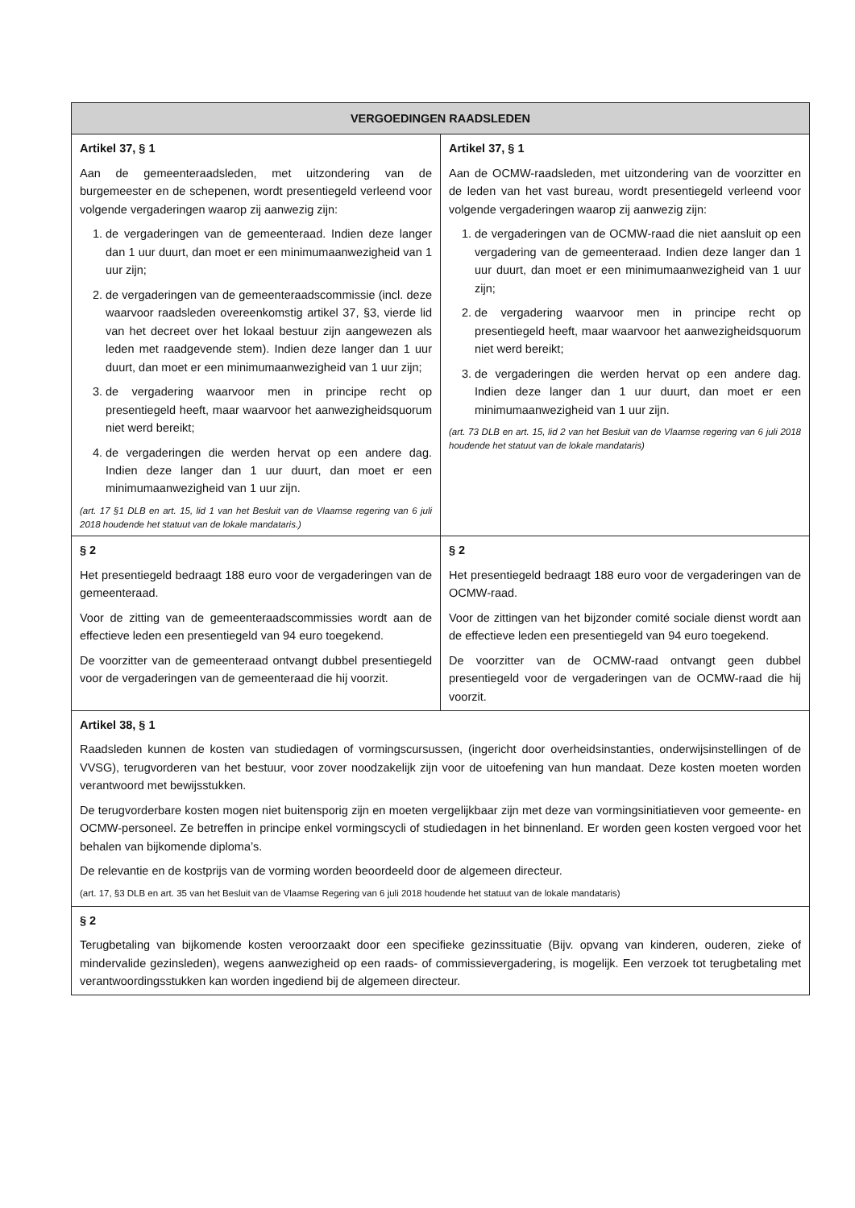| VERGOEDINGEN RAADSLEDEN | |
| --- | --- |
| Artikel 37, § 1 Aan de gemeenteraadsleden, met uitzondering van de burgemeester en de schepenen, wordt presentiegeld verleend voor volgende vergaderingen waarop zij aanwezig zijn: 1. de vergaderingen van de gemeenteraad. Indien deze langer dan 1 uur duurt, dan moet er een minimumaanwezigheid van 1 uur zijn; 2. de vergaderingen van de gemeenteraadscommissie (incl. deze waarvoor raadsleden overeenkomstig artikel 37, §3, vierde lid van het decreet over het lokaal bestuur zijn aangewezen als leden met raadgevende stem). Indien deze langer dan 1 uur duurt, dan moet er een minimumaanwezigheid van 1 uur zijn; 3. de vergadering waarvoor men in principe recht op presentiegeld heeft, maar waarvoor het aanwezigheidsquorum niet werd bereikt; 4. de vergaderingen die werden hervat op een andere dag. Indien deze langer dan 1 uur duurt, dan moet er een minimumaanwezigheid van 1 uur zijn. (art. 17 §1 DLB en art. 15, lid 1 van het Besluit van de Vlaamse regering van 6 juli 2018 houdende het statuut van de lokale mandataris.) | Artikel 37, § 1 Aan de OCMW-raadsleden, met uitzondering van de voorzitter en de leden van het vast bureau, wordt presentiegeld verleend voor volgende vergaderingen waarop zij aanwezig zijn: 1. de vergaderingen van de OCMW-raad die niet aansluit op een vergadering van de gemeenteraad. Indien deze langer dan 1 uur duurt, dan moet er een minimumaanwezigheid van 1 uur zijn; 2. de vergadering waarvoor men in principe recht op presentiegeld heeft, maar waarvoor het aanwezigheidsquorum niet werd bereikt; 3. de vergaderingen die werden hervat op een andere dag. Indien deze langer dan 1 uur duurt, dan moet er een minimumaanwezigheid van 1 uur zijn. (art. 73 DLB en art. 15, lid 2 van het Besluit van de Vlaamse regering van 6 juli 2018 houdende het statuut van de lokale mandataris) |
| § 2 Het presentiegeld bedraagt 188 euro voor de vergaderingen van de gemeenteraad. Voor de zitting van de gemeenteraadscommissies wordt aan de effectieve leden een presentiegeld van 94 euro toegekend. De voorzitter van de gemeenteraad ontvangt dubbel presentiegeld voor de vergaderingen van de gemeenteraad die hij voorzit. | § 2 Het presentiegeld bedraagt 188 euro voor de vergaderingen van de OCMW-raad. Voor de zittingen van het bijzonder comité sociale dienst wordt aan de effectieve leden een presentiegeld van 94 euro toegekend. De voorzitter van de OCMW-raad ontvangt geen dubbel presentiegeld voor de vergaderingen van de OCMW-raad die hij voorzit. |
| Artikel 38, § 1 Raadsleden kunnen de kosten van studiedagen of vormingscursussen, (ingericht door overheidsinstanties, onderwijsinstellingen of de VVSG), terugvorderen van het bestuur, voor zover noodzakelijk zijn voor de uitoefening van hun mandaat. Deze kosten moeten worden verantwoord met bewijsstukken. De terugvorderbare kosten mogen niet buitensporig zijn en moeten vergelijkbaar zijn met deze van vormingsinitiatieven voor gemeente- en OCMW-personeel. Ze betreffen in principe enkel vormingscycli of studiedagen in het binnenland. Er worden geen kosten vergoed voor het behalen van bijkomende diploma’s. De relevantie en de kostprijs van de vorming worden beoordeeld door de algemeen directeur. (art. 17, §3 DLB en art. 35 van het Besluit van de Vlaamse Regering van 6 juli 2018 houdende het statuut van de lokale mandataris) | |
| § 2 Terugbetaling van bijkomende kosten veroorzaakt door een specifieke gezinssituatie (Bijv. opvang van kinderen, ouderen, zieke of mindervalide gezinsleden), wegens aanwezigheid op een raads- of commissievergadering, is mogelijk. Een verzoek tot terugbetaling met verantwoordingsstukken kan worden ingediend bij de algemeen directeur. | |